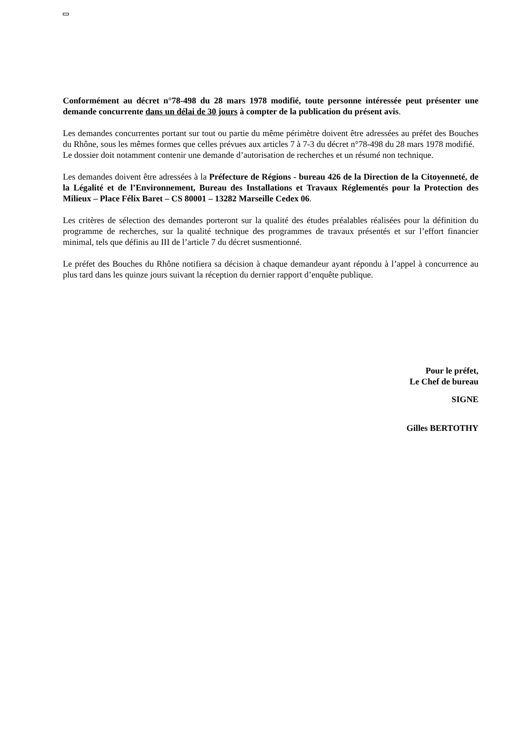Conformément au décret n°78-498 du 28 mars 1978 modifié, toute personne intéressée peut présenter une demande concurrente dans un délai de 30 jours à compter de la publication du présent avis.
Les demandes concurrentes portant sur tout ou partie du même périmètre doivent être adressées au préfet des Bouches du Rhône, sous les mêmes formes que celles prévues aux articles 7 à 7-3 du décret n°78-498 du 28 mars 1978 modifié.
Le dossier doit notamment contenir une demande d’autorisation de recherches et un résumé non technique.
Les demandes doivent être adressées à la Préfecture de Régions - bureau 426 de la Direction de la Citoyenneté, de la Légalité et de l’Environnement, Bureau des Installations et Travaux Réglementés pour la Protection des Milieux – Place Félix Baret – CS 80001 – 13282 Marseille Cedex 06.
Les critères de sélection des demandes porteront sur la qualité des études préalables réalisées pour la définition du programme de recherches, sur la qualité technique des programmes de travaux présentés et sur l’effort financier minimal, tels que définis au III de l’article 7 du décret susmentionné.
Le préfet des Bouches du Rhône notifiera sa décision à chaque demandeur ayant répondu à l’appel à concurrence au plus tard dans les quinze jours suivant la réception du dernier rapport d’enquête publique.
Pour le préfet,
Le Chef de bureau
SIGNE
Gilles BERTOTHY